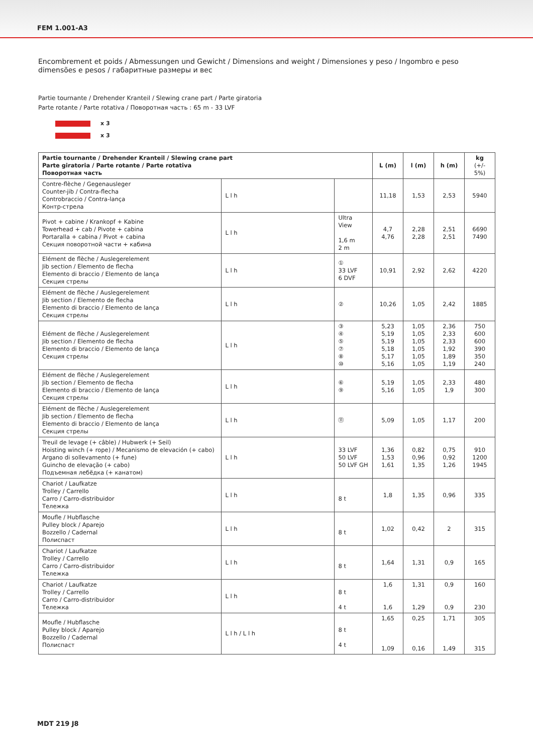FEM 1.001-A3
Encombrement et poids / Abmessungen und Gewicht / Dimensions and weight / Dimensiones y peso / Ingombro e peso
dimensões e pesos / габаритные размеры и вес
Partie tournante / Drehender Kranteil / Slewing crane part / Parte giratoria
Parte rotante / Parte rotativa / Поворотная часть : 65 m - 33 LVF
x 3
x 3
| Partie tournante / Drehender Kranteil / Slewing crane part Parte giratoria / Parte rotante / Parte rotativa Поворотная часть | | | L (m) | l (m) | h (m) | kg (+/- 5%) |
| --- | --- | --- | --- | --- | --- | --- |
| Contre-flèche / Gegenausleger Counter-jib / Contra-flecha Controbraccio / Contra-lança Контр-стрела | L l h | | 11,18 | 1,53 | 2,53 | 5940 |
| Pivot + cabine / Krankopf + Kabine Towerhead + cab / Pivote + cabina Portaralla + cabina / Pivot + cabina Секция поворотной части + кабина | L l h | Ultra View 1,6 m 2 m | 4,7 4,76 | 2,28 2,28 | 2,51 2,51 | 6690 7490 |
| Elément de flèche / Auslegerelement Jib section / Elemento de flecha Elemento di braccio / Elemento de lança Секция стрелы | L l h | ① 33 LVF 6 DVF | 10,91 | 2,92 | 2,62 | 4220 |
| Elément de flèche / Auslegerelement Jib section / Elemento de flecha Elemento di braccio / Elemento de lança Секция стрелы | L l h | ② | 10,26 | 1,05 | 2,42 | 1885 |
| Elément de flèche / Auslegerelement Jib section / Elemento de flecha Elemento di braccio / Elemento de lança Секция стрелы | L l h | ③ ④ ⑤ ⑦ ⑧ ⑩ | 5,23 5,19 5,19 5,18 5,17 5,16 | 1,05 1,05 1,05 1,05 1,05 1,05 | 2,36 2,33 2,33 1,92 1,89 1,19 | 750 600 600 390 350 240 |
| Elément de flèche / Auslegerelement Jib section / Elemento de flecha Elemento di braccio / Elemento de lança Секция стрелы | L l h | ⑥ ⑨ | 5,19 5,16 | 1,05 1,05 | 2,33 1,9 | 480 300 |
| Elément de flèche / Auslegerelement Jib section / Elemento de flecha Elemento di braccio / Elemento de lança Секция стрелы | L l h | ⑪ | 5,09 | 1,05 | 1,17 | 200 |
| Treuil de levage (+ câble) / Hubwerk (+ Seil) Hoisting winch (+ rope) / Mecanismo de elevación (+ cabo) Argano di sollevamento (+ fune) Guincho de elevação (+ cabo) Подъемная лебёдка (+ канатом) | L l h | 33 LVF 50 LVF 50 LVF GH | 1,36 1,53 1,61 | 0,82 0,96 1,35 | 0,75 0,92 1,26 | 910 1200 1945 |
| Chariot / Laufkatze Trolley / Carrello Carro / Carro-distribuidor Тележка | L l h | 8 t | 1,8 | 1,35 | 0,96 | 335 |
| Moufle / Hubflasche Pulley block / Aparejo Bozzello / Cadernal Полиспаст | L l h | 8 t | 1,02 | 0,42 | 2 | 315 |
| Chariot / Laufkatze Trolley / Carrello Carro / Carro-distribuidor Тележка | L l h | 8 t | 1,64 | 1,31 | 0,9 | 165 |
| Chariot / Laufkatze Trolley / Carrello Carro / Carro-distribuidor Тележка | L l h | 8 t 4 t | 1,6 1,6 | 1,31 1,29 | 0,9 0,9 | 160 230 |
| Moufle / Hubflasche Pulley block / Aparejo Bozzello / Cadernal Полиспаст | L l h / L l h | 8 t 4 t | 1,65 1,09 | 0,25 0,16 | 1,71 1,49 | 305 315 |
MDT 219 J8